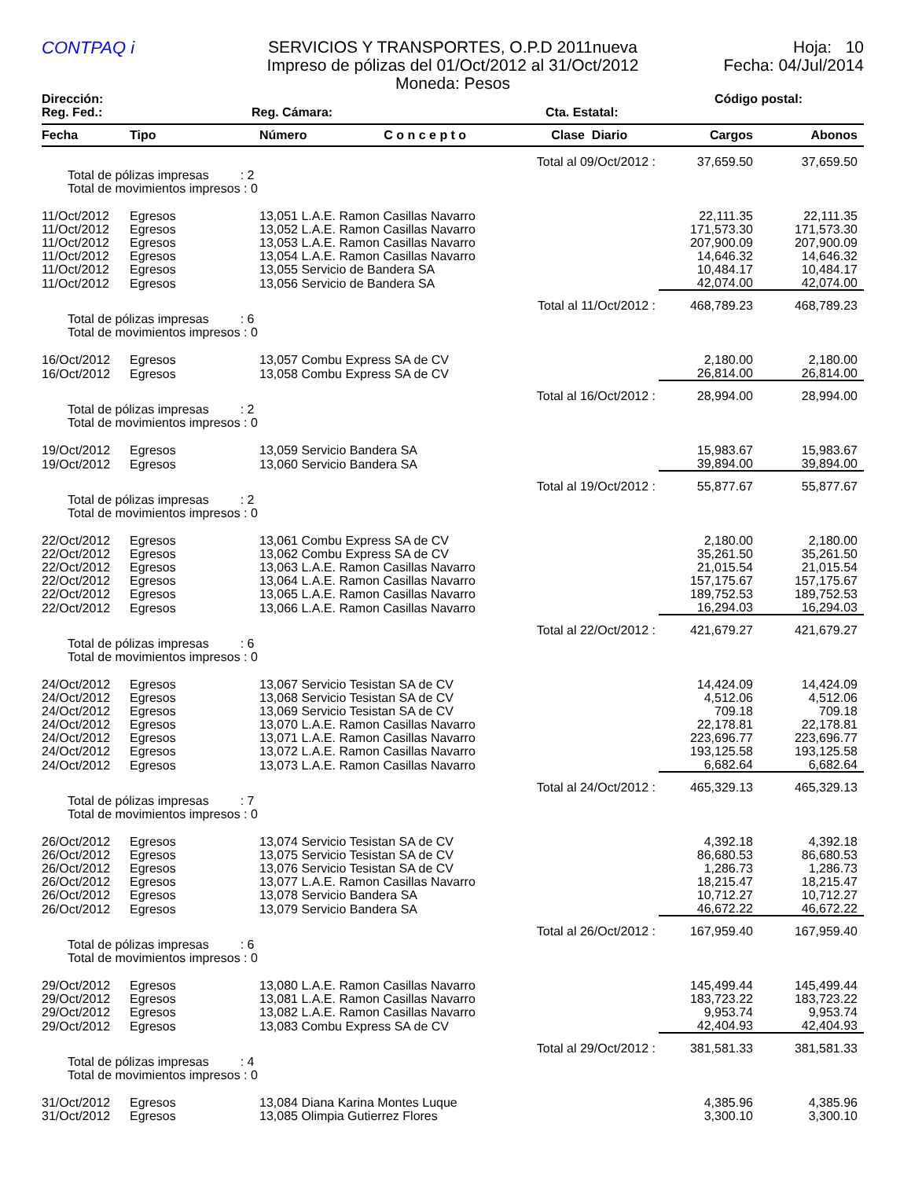CONTPAQ i
SERVICIOS Y TRANSPORTES, O.P.D 2011nueva
Impreso de pólizas del 01/Oct/2012 al 31/Oct/2012
Moneda: Pesos
Hoja: 10
Fecha: 04/Jul/2014
Dirección: Código postal:
Reg. Fed.: Reg. Cámara: Cta. Estatal:
| Fecha | Tipo | Número C o n c e p t o | Clase Diario | Cargos | Abonos |
| --- | --- | --- | --- | --- | --- |
| Total al 09/Oct/2012 : | | | | 37,659.50 | 37,659.50 |
| Total de pólizas impresas : 2 Total de movimientos impresos : 0 | | | | | |
| 11/Oct/2012 | Egresos | 13,051 L.A.E. Ramon Casillas Navarro | | 22,111.35 | 22,111.35 |
| 11/Oct/2012 | Egresos | 13,052 L.A.E. Ramon Casillas Navarro | | 171,573.30 | 171,573.30 |
| 11/Oct/2012 | Egresos | 13,053 L.A.E. Ramon Casillas Navarro | | 207,900.09 | 207,900.09 |
| 11/Oct/2012 | Egresos | 13,054 L.A.E. Ramon Casillas Navarro | | 14,646.32 | 14,646.32 |
| 11/Oct/2012 | Egresos | 13,055 Servicio de Bandera SA | | 10,484.17 | 10,484.17 |
| 11/Oct/2012 | Egresos | 13,056 Servicio de Bandera SA | | 42,074.00 | 42,074.00 |
| Total al 11/Oct/2012 : | | | | 468,789.23 | 468,789.23 |
| Total de pólizas impresas : 6 Total de movimientos impresos : 0 | | | | | |
| 16/Oct/2012 | Egresos | 13,057 Combu Express SA de CV | | 2,180.00 | 2,180.00 |
| 16/Oct/2012 | Egresos | 13,058 Combu Express SA de CV | | 26,814.00 | 26,814.00 |
| Total al 16/Oct/2012 : | | | | 28,994.00 | 28,994.00 |
| Total de pólizas impresas : 2 Total de movimientos impresos : 0 | | | | | |
| 19/Oct/2012 | Egresos | 13,059 Servicio Bandera SA | | 15,983.67 | 15,983.67 |
| 19/Oct/2012 | Egresos | 13,060 Servicio Bandera SA | | 39,894.00 | 39,894.00 |
| Total al 19/Oct/2012 : | | | | 55,877.67 | 55,877.67 |
| Total de pólizas impresas : 2 Total de movimientos impresos : 0 | | | | | |
| 22/Oct/2012 | Egresos | 13,061 Combu Express SA de CV | | 2,180.00 | 2,180.00 |
| 22/Oct/2012 | Egresos | 13,062 Combu Express SA de CV | | 35,261.50 | 35,261.50 |
| 22/Oct/2012 | Egresos | 13,063 L.A.E. Ramon Casillas Navarro | | 21,015.54 | 21,015.54 |
| 22/Oct/2012 | Egresos | 13,064 L.A.E. Ramon Casillas Navarro | | 157,175.67 | 157,175.67 |
| 22/Oct/2012 | Egresos | 13,065 L.A.E. Ramon Casillas Navarro | | 189,752.53 | 189,752.53 |
| 22/Oct/2012 | Egresos | 13,066 L.A.E. Ramon Casillas Navarro | | 16,294.03 | 16,294.03 |
| Total al 22/Oct/2012 : | | | | 421,679.27 | 421,679.27 |
| Total de pólizas impresas : 6 Total de movimientos impresos : 0 | | | | | |
| 24/Oct/2012 | Egresos | 13,067 Servicio Tesistan SA de CV | | 14,424.09 | 14,424.09 |
| 24/Oct/2012 | Egresos | 13,068 Servicio Tesistan SA de CV | | 4,512.06 | 4,512.06 |
| 24/Oct/2012 | Egresos | 13,069 Servicio Tesistan SA de CV | | 709.18 | 709.18 |
| 24/Oct/2012 | Egresos | 13,070 L.A.E. Ramon Casillas Navarro | | 22,178.81 | 22,178.81 |
| 24/Oct/2012 | Egresos | 13,071 L.A.E. Ramon Casillas Navarro | | 223,696.77 | 223,696.77 |
| 24/Oct/2012 | Egresos | 13,072 L.A.E. Ramon Casillas Navarro | | 193,125.58 | 193,125.58 |
| 24/Oct/2012 | Egresos | 13,073 L.A.E. Ramon Casillas Navarro | | 6,682.64 | 6,682.64 |
| Total al 24/Oct/2012 : | | | | 465,329.13 | 465,329.13 |
| Total de pólizas impresas : 7 Total de movimientos impresos : 0 | | | | | |
| 26/Oct/2012 | Egresos | 13,074 Servicio Tesistan SA de CV | | 4,392.18 | 4,392.18 |
| 26/Oct/2012 | Egresos | 13,075 Servicio Tesistan SA de CV | | 86,680.53 | 86,680.53 |
| 26/Oct/2012 | Egresos | 13,076 Servicio Tesistan SA de CV | | 1,286.73 | 1,286.73 |
| 26/Oct/2012 | Egresos | 13,077 L.A.E. Ramon Casillas Navarro | | 18,215.47 | 18,215.47 |
| 26/Oct/2012 | Egresos | 13,078 Servicio Bandera SA | | 10,712.27 | 10,712.27 |
| 26/Oct/2012 | Egresos | 13,079 Servicio Bandera SA | | 46,672.22 | 46,672.22 |
| Total al 26/Oct/2012 : | | | | 167,959.40 | 167,959.40 |
| Total de pólizas impresas : 6 Total de movimientos impresos : 0 | | | | | |
| 29/Oct/2012 | Egresos | 13,080 L.A.E. Ramon Casillas Navarro | | 145,499.44 | 145,499.44 |
| 29/Oct/2012 | Egresos | 13,081 L.A.E. Ramon Casillas Navarro | | 183,723.22 | 183,723.22 |
| 29/Oct/2012 | Egresos | 13,082 L.A.E. Ramon Casillas Navarro | | 9,953.74 | 9,953.74 |
| 29/Oct/2012 | Egresos | 13,083 Combu Express SA de CV | | 42,404.93 | 42,404.93 |
| Total al 29/Oct/2012 : | | | | 381,581.33 | 381,581.33 |
| Total de pólizas impresas : 4 Total de movimientos impresos : 0 | | | | | |
| 31/Oct/2012 | Egresos | 13,084 Diana Karina Montes Luque | | 4,385.96 | 4,385.96 |
| 31/Oct/2012 | Egresos | 13,085 Olimpia Gutierrez Flores | | 3,300.10 | 3,300.10 |